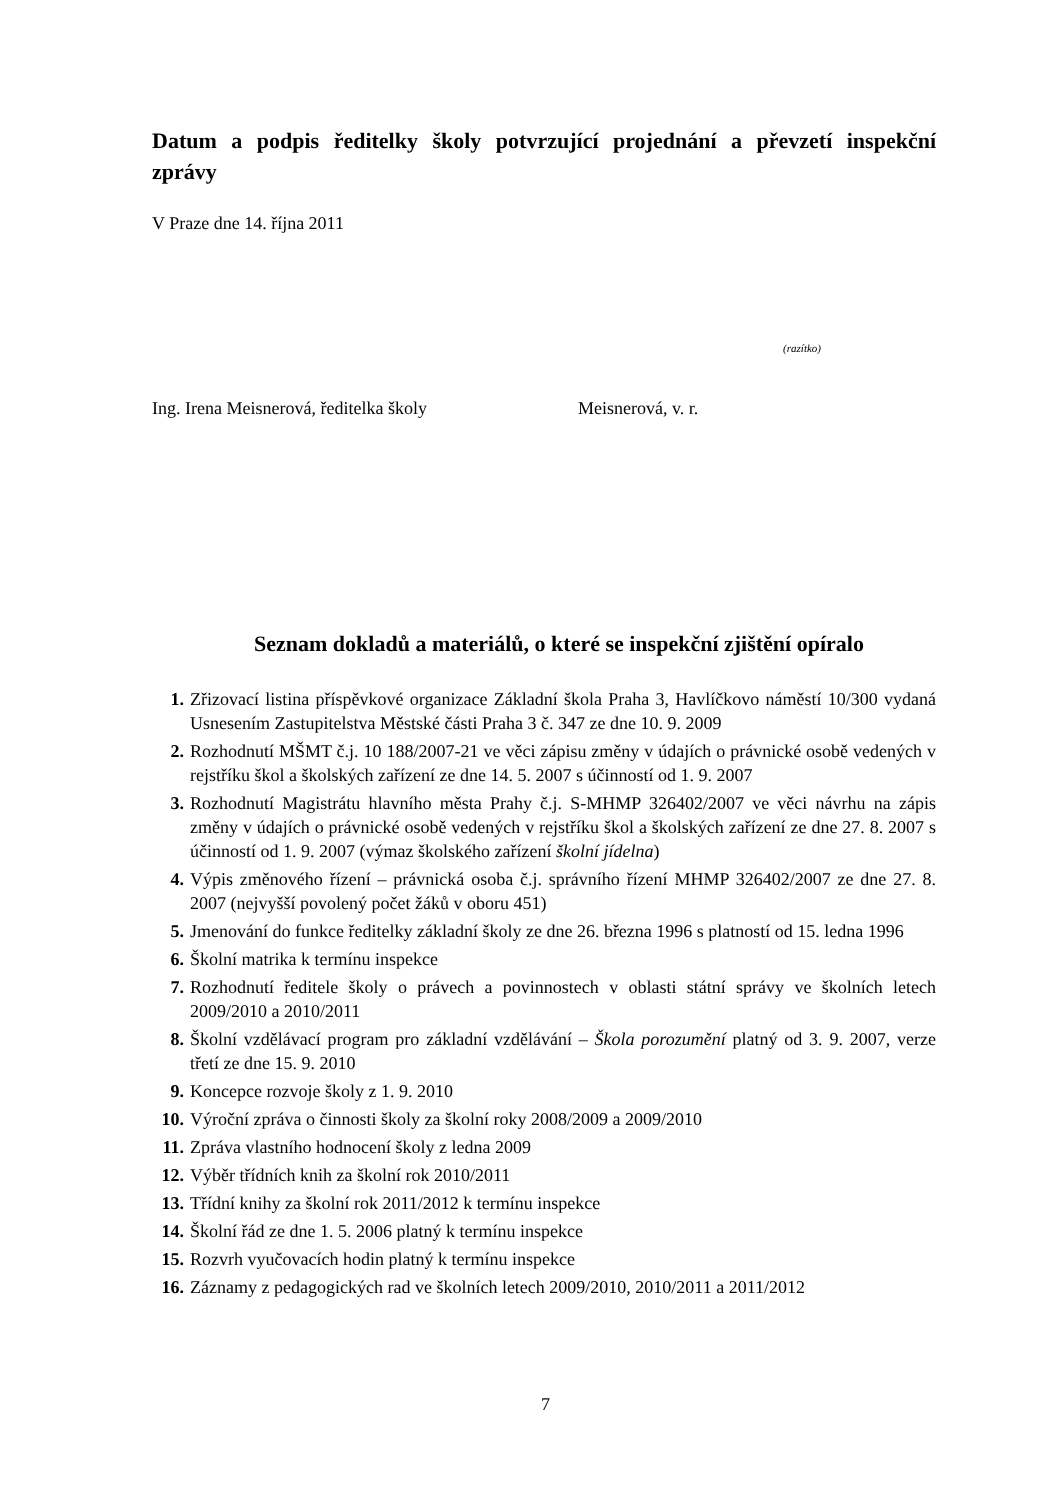Datum a podpis ředitelky školy potvrzující projednání a převzetí inspekční zprávy
V Praze dne 14. října 2011
(razítko)
Ing. Irena Meisnerová, ředitelka školy Meisnerová, v. r.
Seznam dokladů a materiálů, o které se inspekční zjištění opíralo
1. Zřizovací listina příspěvkové organizace Základní škola Praha 3, Havlíčkovo náměstí 10/300 vydaná Usnesením Zastupitelstva Městské části Praha 3 č. 347 ze dne 10. 9. 2009
2. Rozhodnutí MŠMT č.j. 10 188/2007-21 ve věci zápisu změny v údajích o právnické osobě vedených v rejstříku škol a školských zařízení ze dne 14. 5. 2007 s účinností od 1. 9. 2007
3. Rozhodnutí Magistrátu hlavního města Prahy č.j. S-MHMP 326402/2007 ve věci návrhu na zápis změny v údajích o právnické osobě vedených v rejstříku škol a školských zařízení ze dne 27. 8. 2007 s účinností od 1. 9. 2007 (výmaz školského zařízení školní jídelna)
4. Výpis změnového řízení – právnická osoba č.j. správního řízení MHMP 326402/2007 ze dne 27. 8. 2007 (nejvyšší povolený počet žáků v oboru 451)
5. Jmenování do funkce ředitelky základní školy ze dne 26. března 1996 s platností od 15. ledna 1996
6. Školní matrika k termínu inspekce
7. Rozhodnutí ředitele školy o právech a povinnostech v oblasti státní správy ve školních letech 2009/2010 a 2010/2011
8. Školní vzdělávací program pro základní vzdělávání – Škola porozumění platný od 3. 9. 2007, verze třetí ze dne 15. 9. 2010
9. Koncepce rozvoje školy z 1. 9. 2010
10. Výroční zpráva o činnosti školy za školní roky 2008/2009 a 2009/2010
11. Zpráva vlastního hodnocení školy z ledna 2009
12. Výběr třídních knih za školní rok 2010/2011
13. Třídní knihy za školní rok 2011/2012 k termínu inspekce
14. Školní řád ze dne 1. 5. 2006 platný k termínu inspekce
15. Rozvrh vyučovacích hodin platný k termínu inspekce
16. Záznamy z pedagogických rad ve školních letech 2009/2010, 2010/2011 a 2011/2012
7